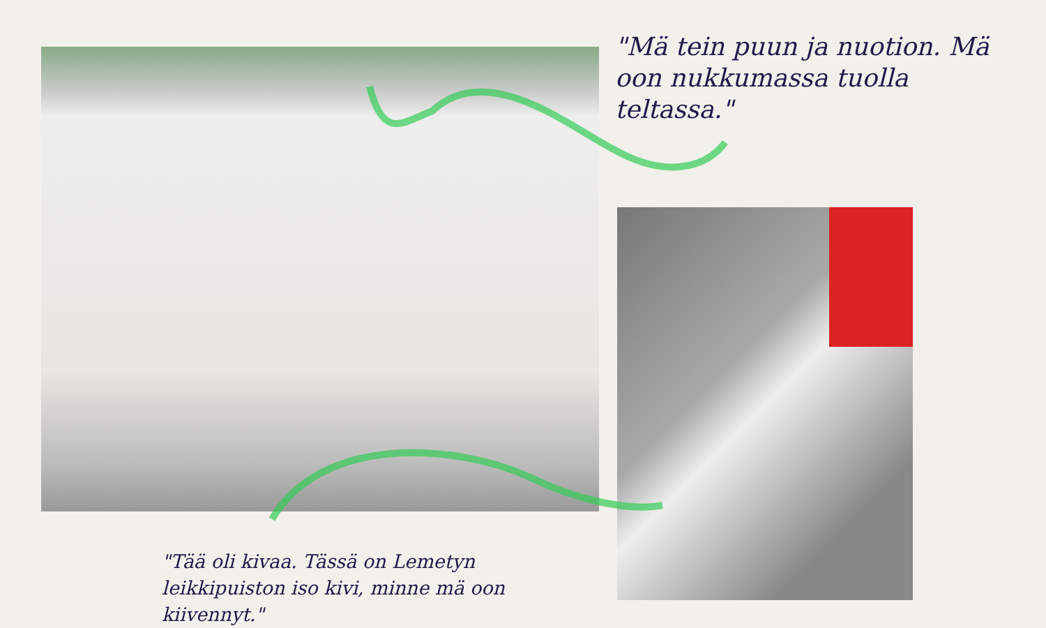"Mä tein puun ja nuotion. Mä oon nukkumassa tuolla teltassa."
"Tää oli kivaa. Tässä on Lemetyn leikkipuiston iso kivi, minne mä oon kiivennyt."